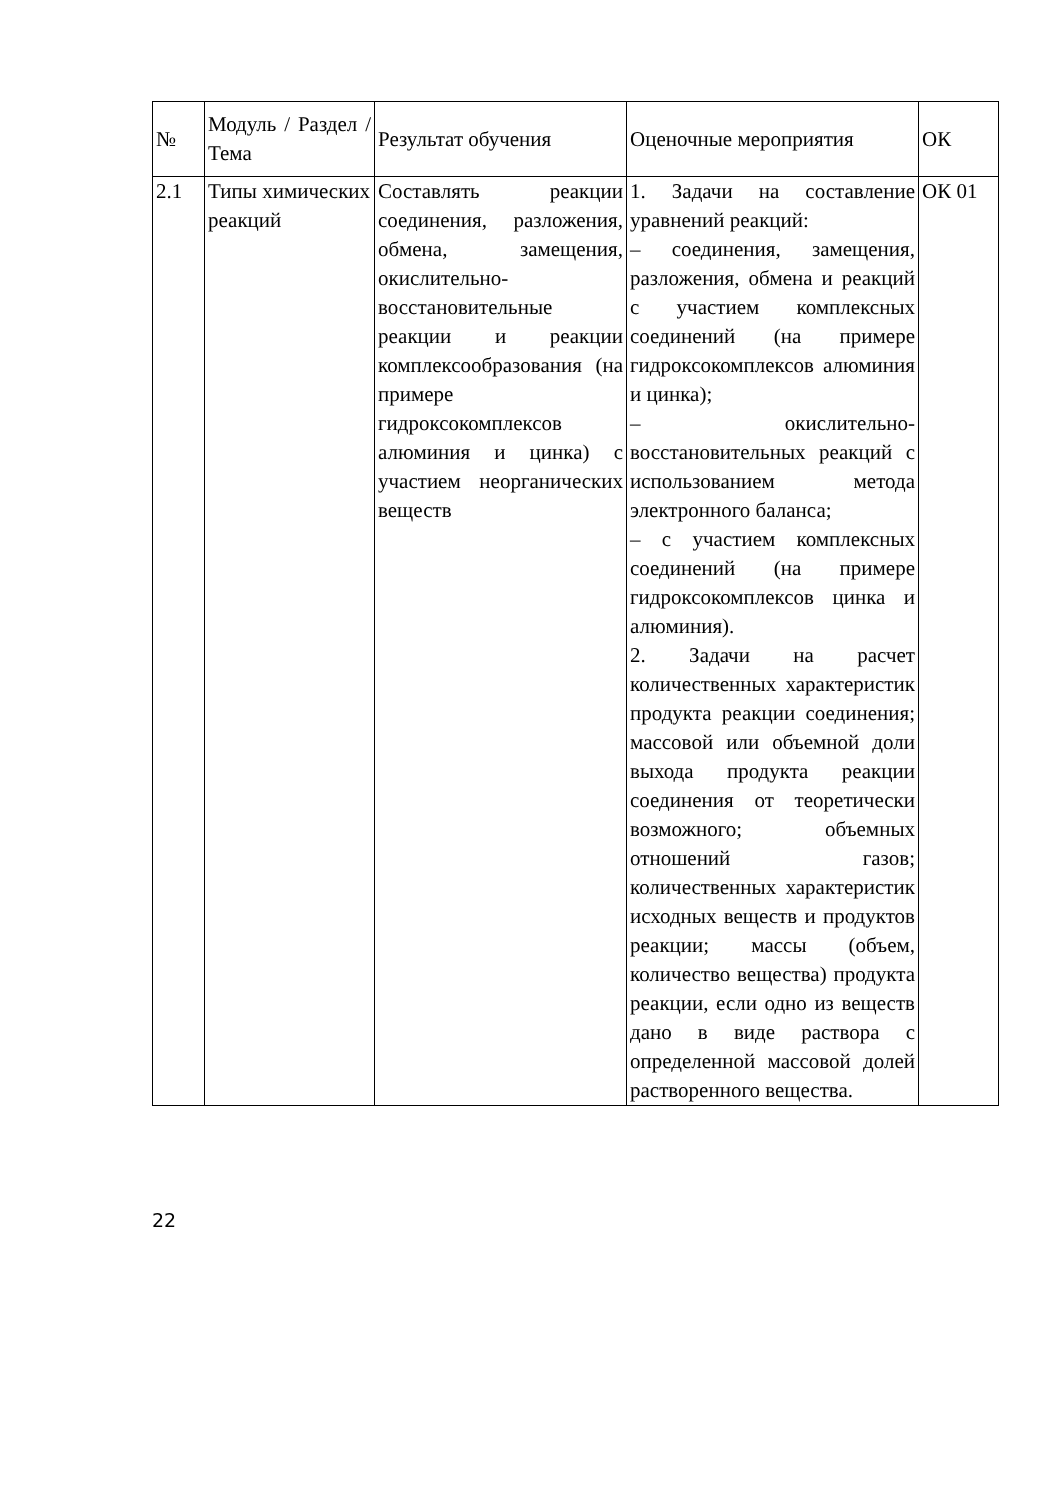| № | Модуль / Раздел / Тема | Результат обучения | Оценочные мероприятия | ОК |
| 2.1 | Типы химических реакций | Составлять реакции соединения, разложения, обмена, замещения, окислительно-восстановительные реакции и реакции комплексообразования (на примере гидроксокомплексов алюминия и цинка) с участием неорганических веществ | 1. Задачи на составление уравнений реакций: – соединения, замещения, разложения, обмена и реакций с участием комплексных соединений (на примере гидроксокомплексов алюминия и цинка); – окислительно-восстановительных реакций с использованием метода электронного баланса; – с участием комплексных соединений (на примере гидроксокомплексов цинка и алюминия). 2. Задачи на расчет количественных характеристик продукта реакции соединения; массовой или объемной доли выхода продукта реакции соединения от теоретически возможного; объемных отношений газов; количественных характеристик исходных веществ и продуктов реакции; массы (объем, количество вещества) продукта реакции, если одно из веществ дано в виде раствора с определенной массовой долей растворенного вещества. | ОК 01 |
22